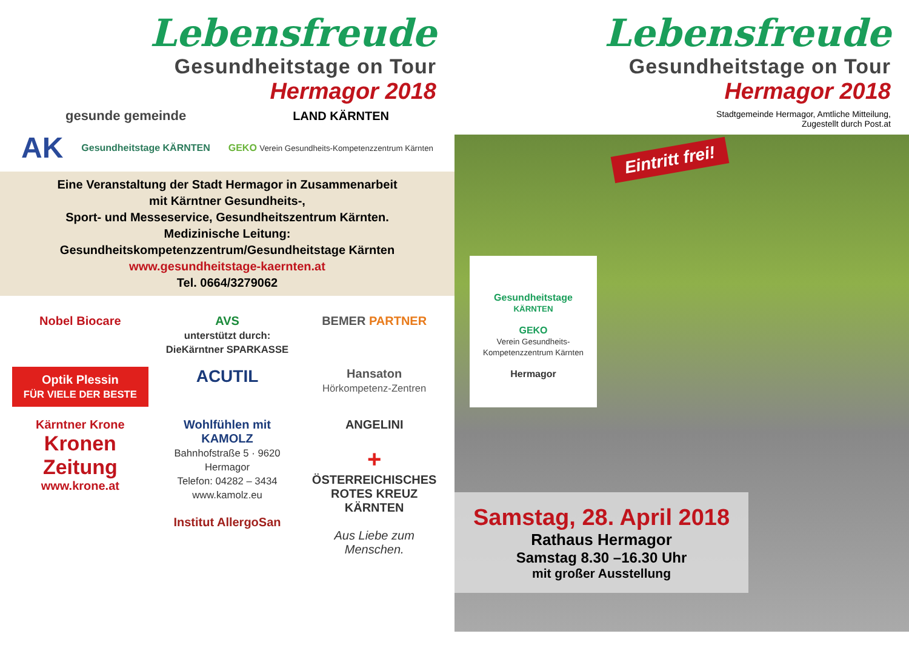Lebensfreude
Gesundheitstage on Tour
Hermagor 2018
gesunde gemeinde LAND KÄRNTEN
AK Gesundheitstage KÄRNTEN GEKO Verein Gesundheits-Kompetenzzentrum Kärnten
Eine Veranstaltung der Stadt Hermagor in Zusammenarbeit
mit Kärntner Gesundheits-,
Sport- und Messeservice, Gesundheitszentrum Kärnten.
Medizinische Leitung:
Gesundheitskompetenzzentrum/Gesundheitstage Kärnten
www.gesundheitstage-kaernten.at
Tel. 0664/3279062
Nobel Biocare
AVS
unterstützt durch: DieKärntner SPARKASSE
BEMER PARTNER
Optik Plessin
FÜR VIELE DER BESTE
ACUTIL
Hansaton
Hörkompetenz-Zentren
Kärntner Krone
Kronen Zeitung
www.krone.at
Wohlfühlen mit KAMOLZ
Bahnhofstraße 5 · 9620 Hermagor
Telefon: 04282 – 3434
www.kamolz.eu
Institut AllergoSan
ANGELINI
+
ÖSTERREICHISCHES ROTES KREUZ
KÄRNTEN
Aus Liebe zum Menschen.
Lebensfreude
Gesundheitstage on Tour
Hermagor 2018
Stadtgemeinde Hermagor, Amtliche Mitteilung,
Zugestellt durch Post.at
Eintritt frei!
Gesundheitstage
KÄRNTEN
GEKO
Verein Gesundheits-Kompetenzzentrum Kärnten
Hermagor
Samstag, 28. April 2018
Rathaus Hermagor
Samstag 8.30 –16.30 Uhr
mit großer Ausstellung